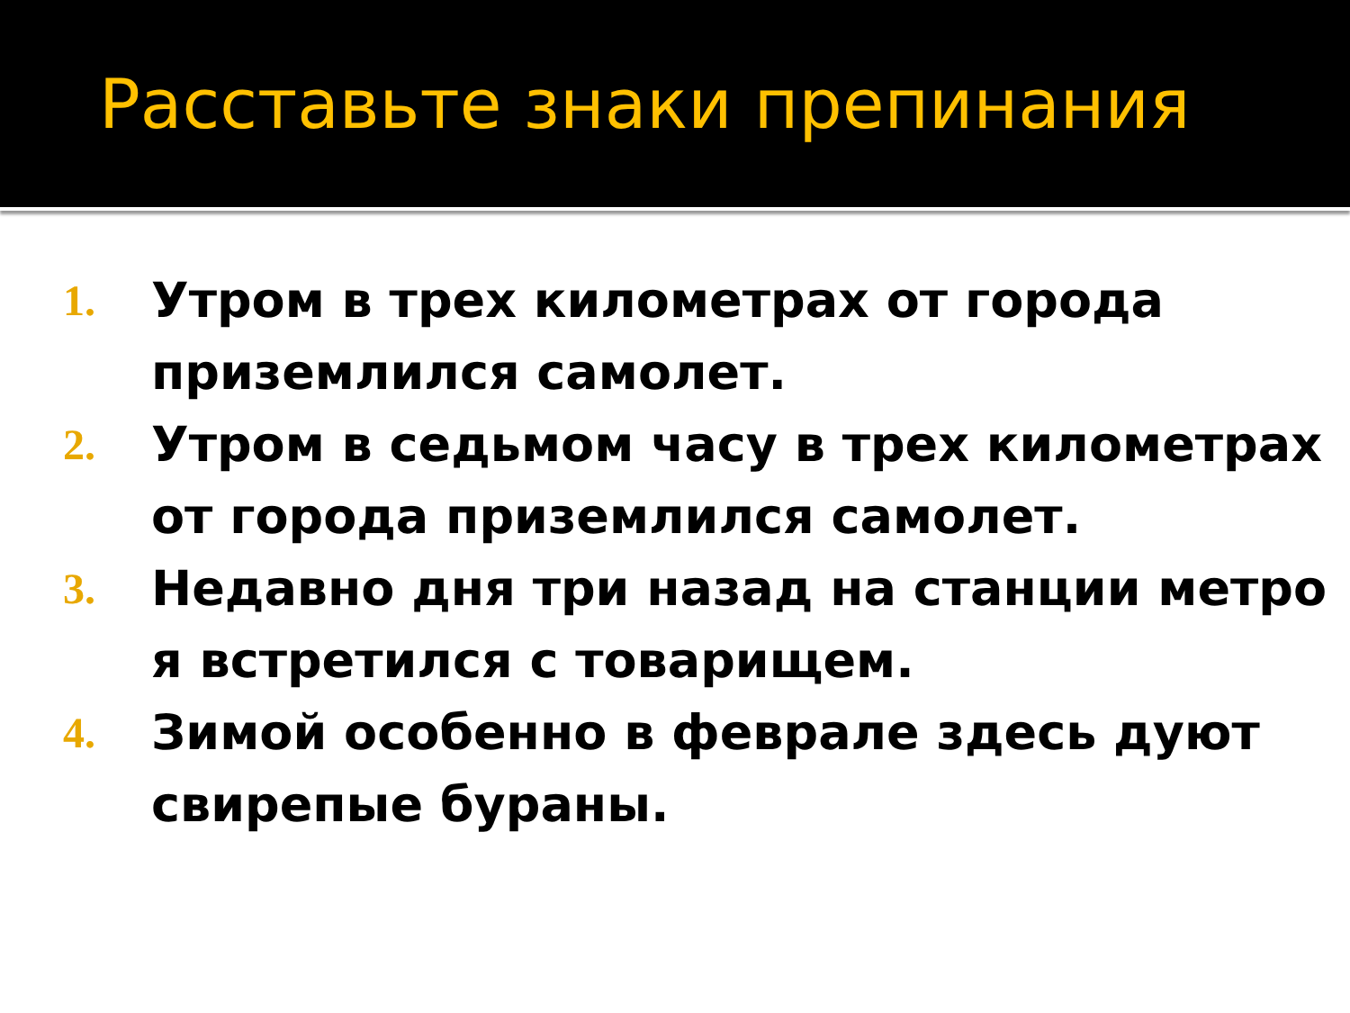Расставьте знаки препинания
1. Утром в трех километрах от города приземлился самолет.
2. Утром в седьмом часу в трех километрах от города приземлился самолет.
3. Недавно дня три назад на станции метро я встретился с товарищем.
4. Зимой особенно в феврале здесь дуют свирепые бураны.